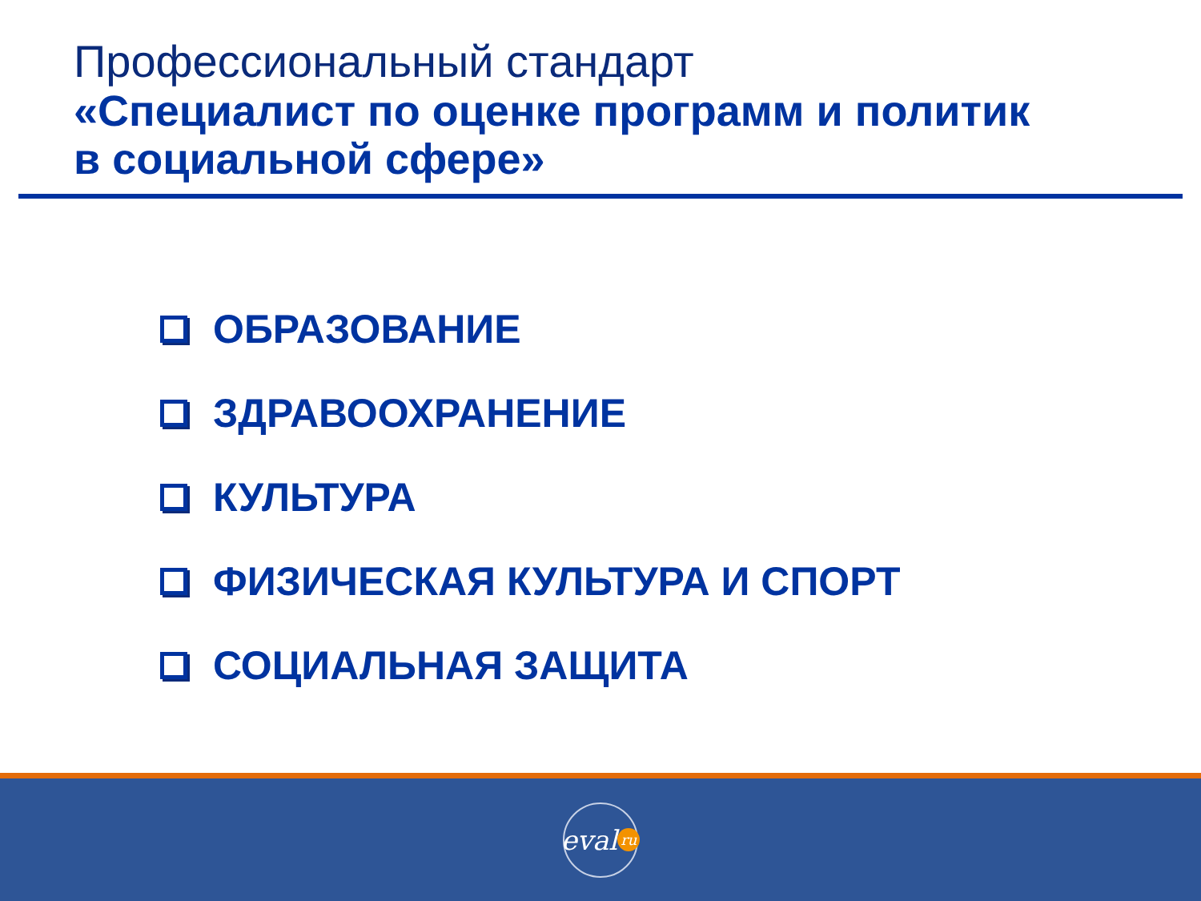Профессиональный стандарт
«Специалист по оценке программ и политик
в социальной сфере»
ОБРАЗОВАНИЕ
ЗДРАВООХРАНЕНИЕ
КУЛЬТУРА
ФИЗИЧЕСКАЯ КУЛЬТУРА И СПОРТ
СОЦИАЛЬНАЯ ЗАЩИТА
eval ru